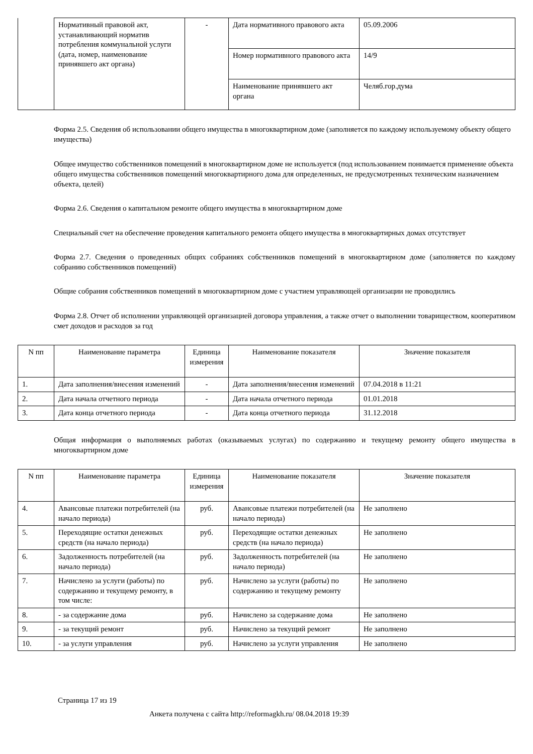| | Нормативный правовой акт, устанавливающий норматив потребления коммунальной услуги (дата, номер, наименование принявшего акт органа) | - | Дата нормативного правового акта | 05.09.2006 |
| | | | Номер нормативного правового акта | 14/9 |
| | | | Наименование принявшего акт органа | Челяб.гор.дума |
Форма 2.5. Сведения об использовании общего имущества в многоквартирном доме (заполняется по каждому используемому объекту общего имущества)
Общее имущество собственников помещений в многоквартирном доме не используется (под использованием понимается применение объекта общего имущества собственников помещений многоквартирного дома для определенных, не предусмотренных техническим назначением объекта, целей)
Форма 2.6. Сведения о капитальном ремонте общего имущества в многоквартирном доме
Специальный счет на обеспечение проведения капитального ремонта общего имущества в многоквартирных домах отсутствует
Форма 2.7. Сведения о проведенных общих собраниях собственников помещений в многоквартирном доме (заполняется по каждому собранию собственников помещений)
Общие собрания собственников помещений в многоквартирном доме с участием управляющей организации не проводились
Форма 2.8. Отчет об исполнении управляющей организацией договора управления, а также отчет о выполнении товариществом, кооперативом смет доходов и расходов за год
| N пп | Наименование параметра | Единица измерения | Наименование показателя | Значение показателя |
| --- | --- | --- | --- | --- |
| 1. | Дата заполнения/внесения изменений | - | Дата заполнения/внесения изменений | 07.04.2018 в 11:21 |
| 2. | Дата начала отчетного периода | - | Дата начала отчетного периода | 01.01.2018 |
| 3. | Дата конца отчетного периода | - | Дата конца отчетного периода | 31.12.2018 |
Общая информация о выполняемых работах (оказываемых услугах) по содержанию и текущему ремонту общего имущества в многоквартирном доме
| N пп | Наименование параметра | Единица измерения | Наименование показателя | Значение показателя |
| --- | --- | --- | --- | --- |
| 4. | Авансовые платежи потребителей (на начало периода) | руб. | Авансовые платежи потребителей (на начало периода) | Не заполнено |
| 5. | Переходящие остатки денежных средств (на начало периода) | руб. | Переходящие остатки денежных средств (на начало периода) | Не заполнено |
| 6. | Задолженность потребителей (на начало периода) | руб. | Задолженность потребителей (на начало периода) | Не заполнено |
| 7. | Начислено за услуги (работы) по содержанию и текущему ремонту, в том числе: | руб. | Начислено за услуги (работы) по содержанию и текущему ремонту | Не заполнено |
| 8. | - за содержание дома | руб. | Начислено за содержание дома | Не заполнено |
| 9. | - за текущий ремонт | руб. | Начислено за текущий ремонт | Не заполнено |
| 10. | - за услуги управления | руб. | Начислено за услуги управления | Не заполнено |
Страница 17 из 19
Анкета получена с сайта http://reformagkh.ru/ 08.04.2018 19:39